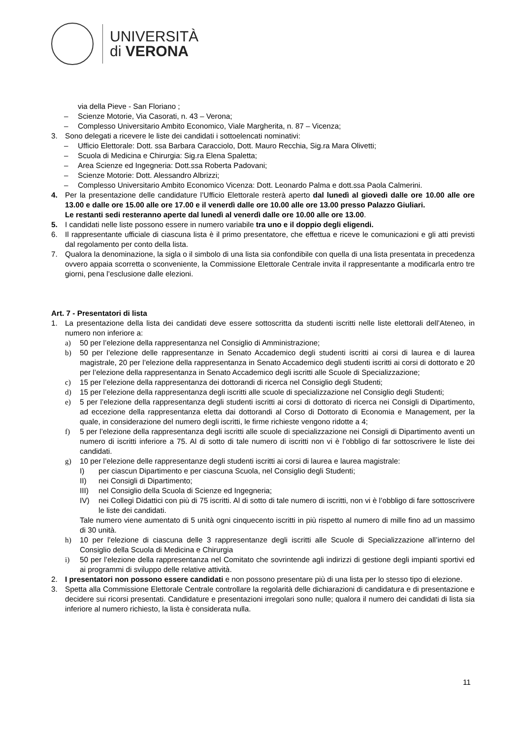UNIVERSITÀ
di VERONA
via della Pieve - San Floriano ;
– Scienze Motorie, Via Casorati, n. 43 – Verona;
– Complesso Universitario Ambito Economico, Viale Margherita, n. 87 – Vicenza;
3. Sono delegati a ricevere le liste dei candidati i sottoelencati nominativi:
– Ufficio Elettorale: Dott. ssa Barbara Caracciolo, Dott. Mauro Recchia, Sig.ra Mara Olivetti;
– Scuola di Medicina e Chirurgia: Sig.ra Elena Spaletta;
– Area Scienze ed Ingegneria: Dott.ssa Roberta Padovani;
– Scienze Motorie: Dott. Alessandro Albrizzi;
– Complesso Universitario Ambito Economico Vicenza: Dott. Leonardo Palma e dott.ssa Paola Calmerini.
4. Per la presentazione delle candidature l’Ufficio Elettorale resterà aperto dal lunedì al giovedì dalle ore 10.00 alle ore 13.00 e dalle ore 15.00 alle ore 17.00 e il venerdì dalle ore 10.00 alle ore 13.00 presso Palazzo Giuliari.
Le restanti sedi resteranno aperte dal lunedì al venerdì dalle ore 10.00 alle ore 13.00.
5. I candidati nelle liste possono essere in numero variabile tra uno e il doppio degli eligendi.
6. Il rappresentante ufficiale di ciascuna lista è il primo presentatore, che effettua e riceve le comunicazioni e gli atti previsti dal regolamento per conto della lista.
7. Qualora la denominazione, la sigla o il simbolo di una lista sia confondibile con quella di una lista presentata in precedenza ovvero appaia scorretta o sconveniente, la Commissione Elettorale Centrale invita il rappresentante a modificarla entro tre giorni, pena l’esclusione dalle elezioni.
Art. 7 - Presentatori di lista
1. La presentazione della lista dei candidati deve essere sottoscritta da studenti iscritti nelle liste elettorali dell’Ateneo, in numero non inferiore a:
a) 50 per l’elezione della rappresentanza nel Consiglio di Amministrazione;
b) 50 per l’elezione delle rappresentanze in Senato Accademico degli studenti iscritti ai corsi di laurea e di laurea magistrale, 20 per l’elezione della rappresentanza in Senato Accademico degli studenti iscritti ai corsi di dottorato e 20 per l’elezione della rappresentanza in Senato Accademico degli iscritti alle Scuole di Specializzazione;
c) 15 per l’elezione della rappresentanza dei dottorandi di ricerca nel Consiglio degli Studenti;
d) 15 per l’elezione della rappresentanza degli iscritti alle scuole di specializzazione nel Consiglio degli Studenti;
e) 5 per l’elezione della rappresentanza degli studenti iscritti ai corsi di dottorato di ricerca nei Consigli di Dipartimento, ad eccezione della rappresentanza eletta dai dottorandi al Corso di Dottorato di Economia e Management, per la quale, in considerazione del numero degli iscritti, le firme richieste vengono ridotte a 4;
f) 5 per l’elezione della rappresentanza degli iscritti alle scuole di specializzazione nei Consigli di Dipartimento aventi un numero di iscritti inferiore a 75. Al di sotto di tale numero di iscritti non vi è l’obbligo di far sottoscrivere le liste dei candidati.
g) 10 per l’elezione delle rappresentanze degli studenti iscritti ai corsi di laurea e laurea magistrale:
I) per ciascun Dipartimento e per ciascuna Scuola, nel Consiglio degli Studenti;
II) nei Consigli di Dipartimento;
III) nel Consiglio della Scuola di Scienze ed Ingegneria;
IV) nei Collegi Didattici con più di 75 iscritti. Al di sotto di tale numero di iscritti, non vi è l’obbligo di fare sottoscrivere le liste dei candidati.
Tale numero viene aumentato di 5 unità ogni cinquecento iscritti in più rispetto al numero di mille fino ad un massimo di 30 unità.
h) 10 per l’elezione di ciascuna delle 3 rappresentanze degli iscritti alle Scuole di Specializzazione all’interno del Consiglio della Scuola di Medicina e Chirurgia
i) 50 per l’elezione della rappresentanza nel Comitato che sovrintende agli indirizzi di gestione degli impianti sportivi ed ai programmi di sviluppo delle relative attività.
2. I presentatori non possono essere candidati e non possono presentare più di una lista per lo stesso tipo di elezione.
3. Spetta alla Commissione Elettorale Centrale controllare la regolarità delle dichiarazioni di candidatura e di presentazione e decidere sui ricorsi presentati. Candidature e presentazioni irregolari sono nulle; qualora il numero dei candidati di lista sia inferiore al numero richiesto, la lista è considerata nulla.
11